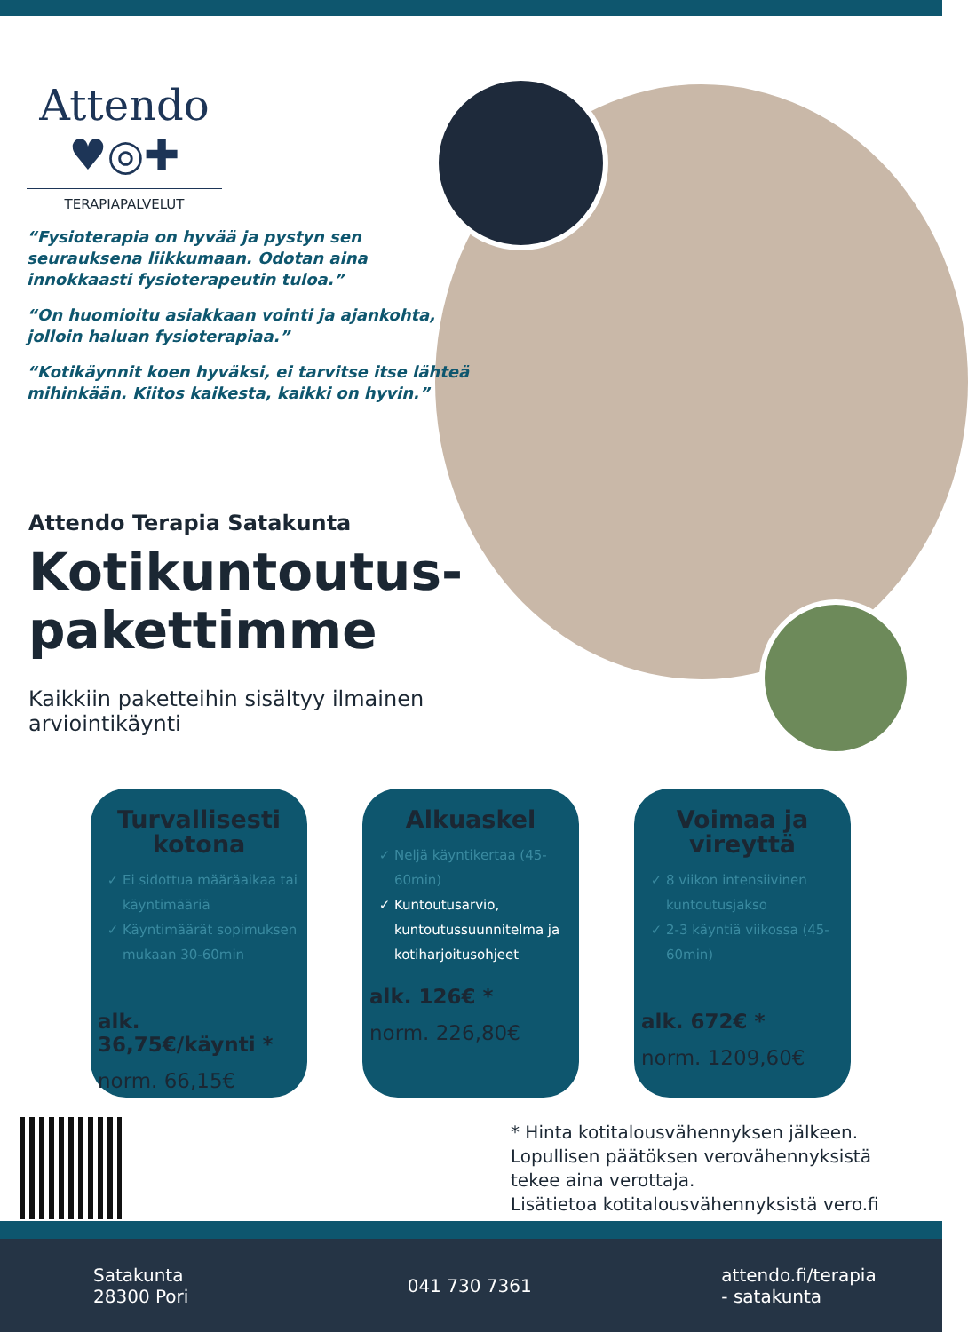Attendo
♥◎✚
TERAPIAPALVELUT
“Fysioterapia on hyvää ja pystyn sen seurauksena liikkumaan. Odotan aina innokkaasti fysioterapeutin tuloa.”
“On huomioitu asiakkaan vointi ja ajankohta, jolloin haluan fysioterapiaa.”
“Kotikäynnit koen hyväksi, ei tarvitse itse lähteä mihinkään. Kiitos kaikesta, kaikki on hyvin.”
Attendo Terapia Satakunta
Kotikuntoutus-
pakettimme
Kaikkiin paketteihin sisältyy ilmainen arviointikäynti
Turvallisesti kotona
Ei sidottua määräaikaa tai käyntimääriä
Käyntimäärät sopimuksen mukaan 30-60min
alk. 36,75€/käynti *
norm. 66,15€
Alkuaskel
Neljä käyntikertaa (45-60min)
Kuntoutusarvio, kuntoutussuunnitelma ja kotiharjoitusohjeet
alk. 126€ *
norm. 226,80€
Voimaa ja vireyttä
8 viikon intensiivinen kuntoutusjakso
2-3 käyntiä viikossa (45-60min)
alk. 672€ *
norm. 1209,60€
* Hinta kotitalousvähennyksen jälkeen.
Lopullisen päätöksen verovähennyksistä
tekee aina verottaja.
Lisätietoa kotitalousvähennyksistä vero.fi
Satakunta
28300 Pori
041 730 7361
attendo.fi/terapia
- satakunta